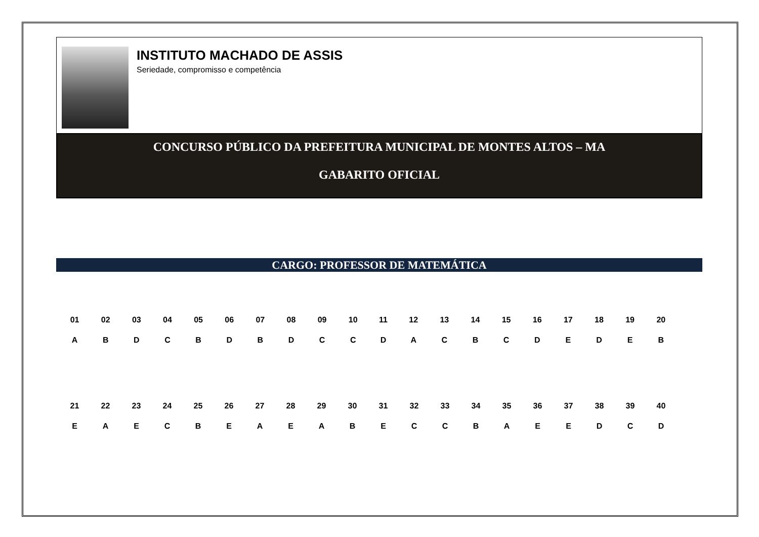INSTITUTO MACHADO DE ASSIS
Seriedade, compromisso e competência
CONCURSO PÚBLICO DA PREFEITURA MUNICIPAL DE MONTES ALTOS – MA
GABARITO OFICIAL
CARGO: PROFESSOR DE MATEMÁTICA
| 01 | 02 | 03 | 04 | 05 | 06 | 07 | 08 | 09 | 10 | 11 | 12 | 13 | 14 | 15 | 16 | 17 | 18 | 19 | 20 |
| A | B | D | C | B | D | B | D | C | C | D | A | C | B | C | D | E | D | E | B |
| 21 | 22 | 23 | 24 | 25 | 26 | 27 | 28 | 29 | 30 | 31 | 32 | 33 | 34 | 35 | 36 | 37 | 38 | 39 | 40 |
| E | A | E | C | B | E | A | E | A | B | E | C | C | B | A | E | E | D | C | D |